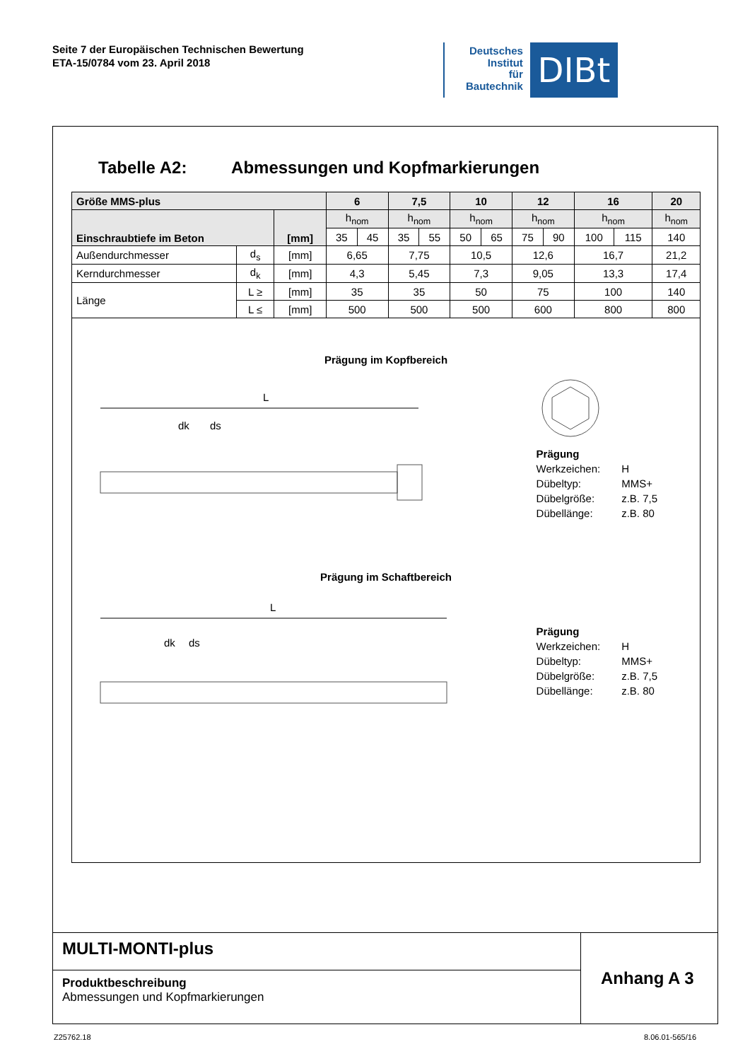Seite 7 der Europäischen Technischen Bewertung
ETA-15/0784 vom 23. April 2018
Deutsches
Institut
für
Bautechnik
DIBt
Tabelle A2: Abmessungen und Kopfmarkierungen
| Größe MMS-plus | | | 6 | | 7,5 | | 10 | | 12 | | 16 | | 20 |
| --- | --- | --- | --- | --- | --- | --- | --- | --- | --- | --- | --- | --- | --- |
| Einschraubtiefe im Beton | | [mm] | h<sub>nom</sub> | | h<sub>nom</sub> | | h<sub>nom</sub> | | h<sub>nom</sub> | | h<sub>nom</sub> | | h<sub>nom</sub> |
| | | | 35 | 45 | 35 | 55 | 50 | 65 | 75 | 90 | 100 | 115 | 140 |
| Außendurchmesser | d<sub>s</sub> | [mm] | 6,65 | | 7,75 | | 10,5 | | 12,6 | | 16,7 | | 21,2 |
| Kerndurchmesser | d<sub>k</sub> | [mm] | 4,3 | | 5,45 | | 7,3 | | 9,05 | | 13,3 | | 17,4 |
| Länge | L ≥ | [mm] | 35 | | 35 | | 50 | | 75 | | 100 | | 140 |
| | L ≤ | [mm] | 500 | | 500 | | 500 | | 600 | | 800 | | 800 |
Prägung im Kopfbereich
L
dk
ds
| Prägung | |
| Werkzeichen: | H |
| Dübeltyp: | MMS+ |
| Dübelgröße: | z.B. 7,5 |
| Dübellänge: | z.B. 80 |
Prägung im Schaftbereich
L
dk
ds
| Prägung | |
| Werkzeichen: | H |
| Dübeltyp: | MMS+ |
| Dübelgröße: | z.B. 7,5 |
| Dübellänge: | z.B. 80 |
MULTI-MONTI-plus
Produktbeschreibung
Abmessungen und Kopfmarkierungen
Anhang A 3
Z25762.18 8.06.01-565/16